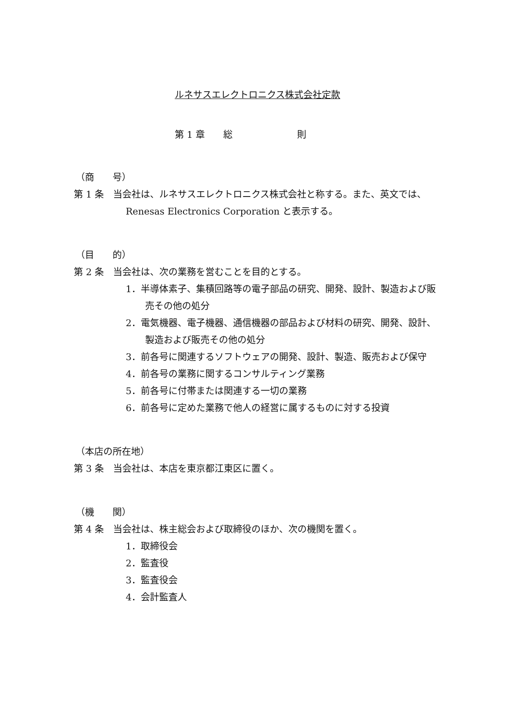ルネサスエレクトロニクス株式会社定款
第 1 章　　総　　　　　　　則
（商　　号）
第 1 条　当会社は、ルネサスエレクトロニクス株式会社と称する。また、英文では、Renesas Electronics Corporation と表示する。
（目　　的）
第 2 条　当会社は、次の業務を営むことを目的とする。
1．半導体素子、集積回路等の電子部品の研究、開発、設計、製造および販売その他の処分
2．電気機器、電子機器、通信機器の部品および材料の研究、開発、設計、製造および販売その他の処分
3．前各号に関連するソフトウェアの開発、設計、製造、販売および保守
4．前各号の業務に関するコンサルティング業務
5．前各号に付帯または関連する一切の業務
6．前各号に定めた業務で他人の経営に属するものに対する投資
（本店の所在地）
第 3 条　当会社は、本店を東京都江東区に置く。
（機　　関）
第 4 条　当会社は、株主総会および取締役のほか、次の機関を置く。
1．取締役会
2．監査役
3．監査役会
4．会計監査人